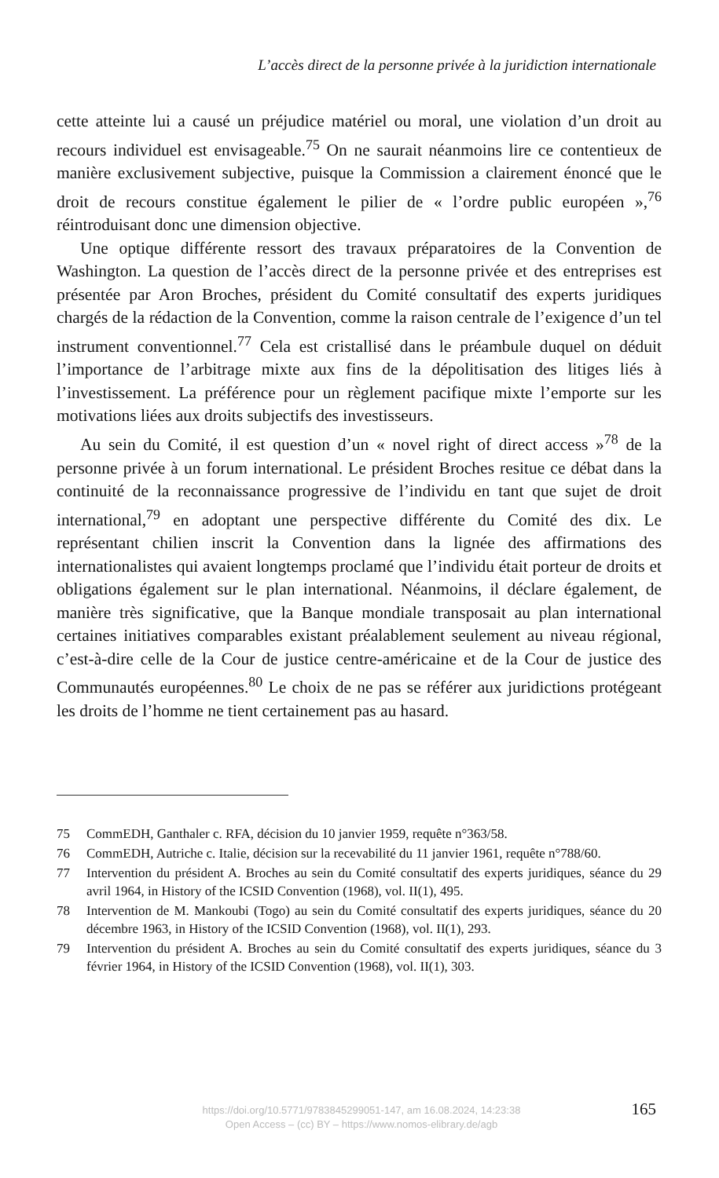L’accès direct de la personne privée à la juridiction internationale
cette atteinte lui a causé un préjudice matériel ou moral, une violation d’un droit au recours individuel est envisageable.<sup>75</sup> On ne saurait néanmoins lire ce contentieux de manière exclusivement subjective, puisque la Commission a clairement énoncé que le droit de recours constitue également le pilier de « l’ordre public européen »,<sup>76</sup> réintroduisant donc une dimension objective.
Une optique différente ressort des travaux préparatoires de la Convention de Washington. La question de l’accès direct de la personne privée et des entreprises est présentée par Aron Broches, président du Comité consultatif des experts juridiques chargés de la rédaction de la Convention, comme la raison centrale de l’exigence d’un tel instrument conventionnel.<sup>77</sup> Cela est cristallisé dans le préambule duquel on déduit l’importance de l’arbitrage mixte aux fins de la dépolitisation des litiges liés à l’investissement. La préférence pour un règlement pacifique mixte l’emporte sur les motivations liées aux droits subjectifs des investisseurs.
Au sein du Comité, il est question d’un « novel right of direct access »<sup>78</sup> de la personne privée à un forum international. Le président Broches resitue ce débat dans la continuité de la reconnaissance progressive de l’individu en tant que sujet de droit international,<sup>79</sup> en adoptant une perspective différente du Comité des dix. Le représentant chilien inscrit la Convention dans la lignée des affirmations des internationalistes qui avaient longtemps proclamé que l’individu était porteur de droits et obligations également sur le plan international. Néanmoins, il déclare également, de manière très significative, que la Banque mondiale transposait au plan international certaines initiatives comparables existant préalablement seulement au niveau régional, c’est-à-dire celle de la Cour de justice centre-américaine et de la Cour de justice des Communautés européennes.<sup>80</sup> Le choix de ne pas se référer aux juridictions protégeant les droits de l’homme ne tient certainement pas au hasard.
75 CommEDH, Ganthaler c. RFA, décision du 10 janvier 1959, requête n°363/58.
76 CommEDH, Autriche c. Italie, décision sur la recevabilité du 11 janvier 1961, requête n°788/60.
77 Intervention du président A. Broches au sein du Comité consultatif des experts juridiques, séance du 29 avril 1964, in History of the ICSID Convention (1968), vol. II(1), 495.
78 Intervention de M. Mankoubi (Togo) au sein du Comité consultatif des experts juridiques, séance du 20 décembre 1963, in History of the ICSID Convention (1968), vol. II(1), 293.
79 Intervention du président A. Broches au sein du Comité consultatif des experts juridiques, séance du 3 février 1964, in History of the ICSID Convention (1968), vol. II(1), 303.
https://doi.org/10.5771/9783845299051-147, am 16.08.2024, 14:23:38
Open Access – (cc) BY – https://www.nomos-elibrary.de/agb
165